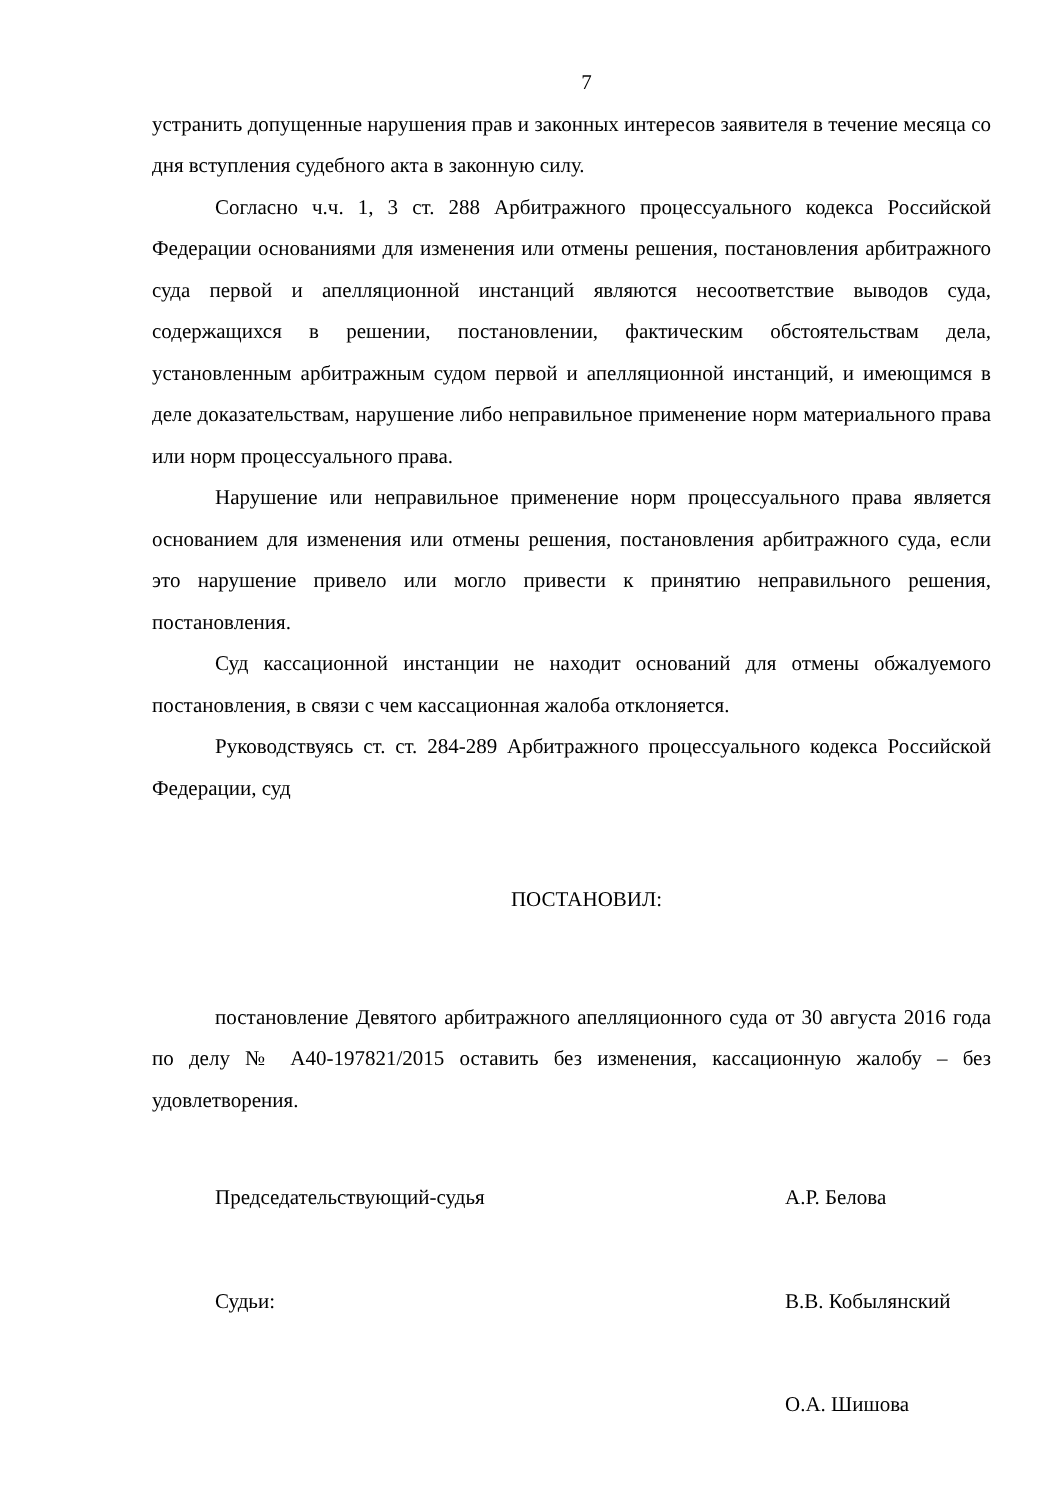7
устранить допущенные нарушения прав и законных интересов заявителя в течение месяца со дня вступления судебного акта в законную силу.
Согласно ч.ч. 1, 3 ст. 288 Арбитражного процессуального кодекса Российской Федерации основаниями для изменения или отмены решения, постановления арбитражного суда первой и апелляционной инстанций являются несоответствие выводов суда, содержащихся в решении, постановлении, фактическим обстоятельствам дела, установленным арбитражным судом первой и апелляционной инстанций, и имеющимся в деле доказательствам, нарушение либо неправильное применение норм материального права или норм процессуального права.
Нарушение или неправильное применение норм процессуального права является основанием для изменения или отмены решения, постановления арбитражного суда, если это нарушение привело или могло привести к принятию неправильного решения, постановления.
Суд кассационной инстанции не находит оснований для отмены обжалуемого постановления, в связи с чем кассационная жалоба отклоняется.
Руководствуясь ст. ст. 284-289 Арбитражного процессуального кодекса Российской Федерации, суд
ПОСТАНОВИЛ:
постановление Девятого арбитражного апелляционного суда от 30 августа 2016 года по делу № А40-197821/2015 оставить без изменения, кассационную жалобу – без удовлетворения.
Председательствующий-судья А.Р. Белова
Судьи: В.В. Кобылянский
О.А. Шишова